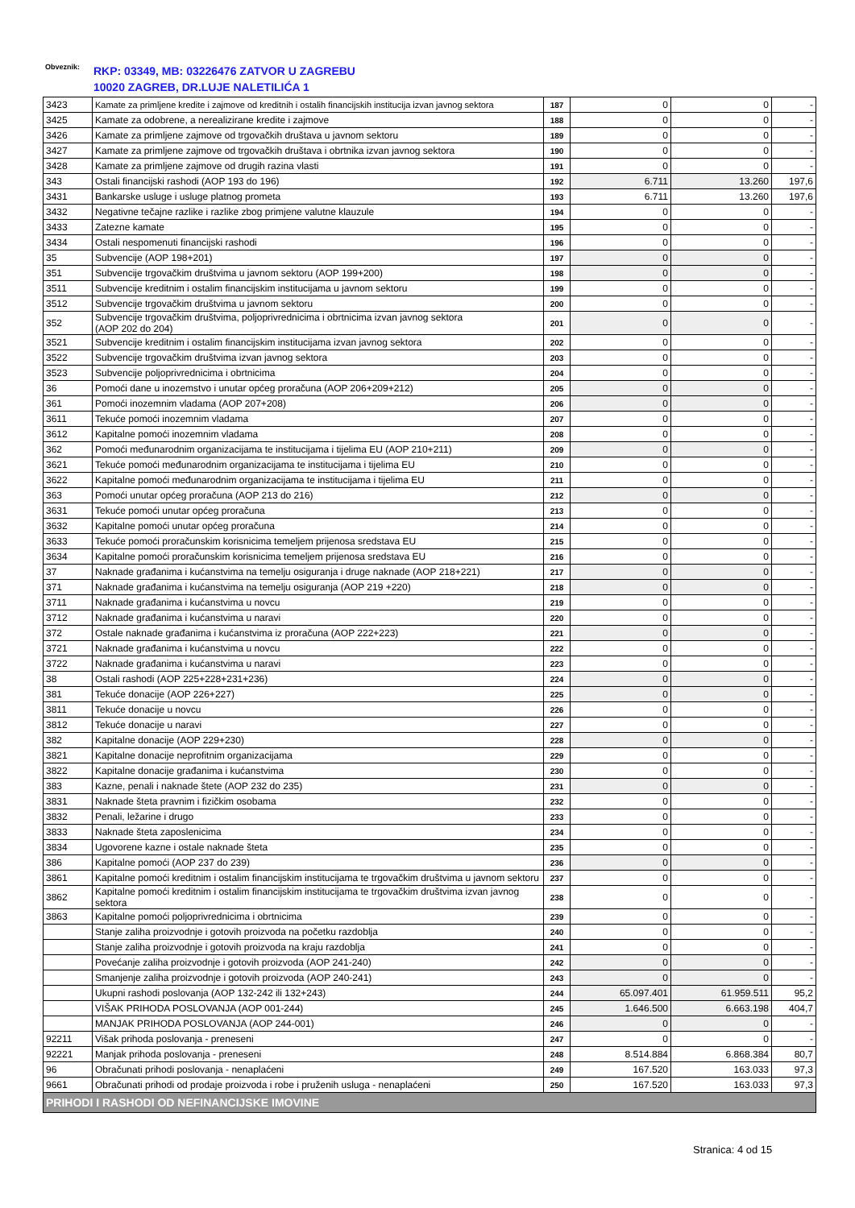Obveznik: RKP: 03349, MB: 03226476 ZATVOR U ZAGREBU
10020 ZAGREB, DR.LUJE NALETILIĆA 1
| 3423 | Kamate za primljene kredite i zajmove od kreditnih i ostalih financijskih institucija izvan javnog sektora | 187 | 0 | 0 | - |
| 3425 | Kamate za odobrene, a nerealizirane kredite i zajmove | 188 | 0 | 0 | - |
| 3426 | Kamate za primljene zajmove od trgovačkih društava u javnom sektoru | 189 | 0 | 0 | - |
| 3427 | Kamate za primljene zajmove od trgovačkih društava i obrtnika izvan javnog sektora | 190 | 0 | 0 | - |
| 3428 | Kamate za primljene zajmove od drugih razina vlasti | 191 | 0 | 0 | - |
| 343 | Ostali financijski rashodi (AOP 193 do 196) | 192 | 6.711 | 13.260 | 197,6 |
| 3431 | Bankarske usluge i usluge platnog prometa | 193 | 6.711 | 13.260 | 197,6 |
| 3432 | Negativne tečajne razlike i razlike zbog primjene valutne klauzule | 194 | 0 | 0 | - |
| 3433 | Zatezne kamate | 195 | 0 | 0 | - |
| 3434 | Ostali nespomenuti financijski rashodi | 196 | 0 | 0 | - |
| 35 | Subvencije (AOP 198+201) | 197 | 0 | 0 | - |
| 351 | Subvencije trgovačkim društvima u javnom sektoru (AOP 199+200) | 198 | 0 | 0 | - |
| 3511 | Subvencije kreditnim i ostalim financijskim institucijama u javnom sektoru | 199 | 0 | 0 | - |
| 3512 | Subvencije trgovačkim društvima u javnom sektoru | 200 | 0 | 0 | - |
| 352 | Subvencije trgovačkim društvima, poljoprivrednicima i obrtnicima izvan javnog sektora (AOP 202 do 204) | 201 | 0 | 0 | - |
| 3521 | Subvencije kreditnim i ostalim financijskim institucijama izvan javnog sektora | 202 | 0 | 0 | - |
| 3522 | Subvencije trgovačkim društvima izvan javnog sektora | 203 | 0 | 0 | - |
| 3523 | Subvencije poljoprivrednicima i obrtnicima | 204 | 0 | 0 | - |
| 36 | Pomoći dane u inozemstvo i unutar općeg proračuna (AOP 206+209+212) | 205 | 0 | 0 | - |
| 361 | Pomoći inozemnim vladama (AOP 207+208) | 206 | 0 | 0 | - |
| 3611 | Tekuće pomoći inozemnim vladama | 207 | 0 | 0 | - |
| 3612 | Kapitalne pomoći inozemnim vladama | 208 | 0 | 0 | - |
| 362 | Pomoći međunarodnim organizacijama te institucijama i tijelima EU (AOP 210+211) | 209 | 0 | 0 | - |
| 3621 | Tekuće pomoći međunarodnim organizacijama te institucijama i tijelima EU | 210 | 0 | 0 | - |
| 3622 | Kapitalne pomoći međunarodnim organizacijama te institucijama i tijelima EU | 211 | 0 | 0 | - |
| 363 | Pomoći unutar općeg proračuna (AOP 213 do 216) | 212 | 0 | 0 | - |
| 3631 | Tekuće pomoći unutar općeg proračuna | 213 | 0 | 0 | - |
| 3632 | Kapitalne pomoći unutar općeg proračuna | 214 | 0 | 0 | - |
| 3633 | Tekuće pomoći proračunskim korisnicima temeljem prijenosa sredstava EU | 215 | 0 | 0 | - |
| 3634 | Kapitalne pomoći proračunskim korisnicima temeljem prijenosa sredstava EU | 216 | 0 | 0 | - |
| 37 | Naknade građanima i kućanstvima na temelju osiguranja i druge naknade (AOP 218+221) | 217 | 0 | 0 | - |
| 371 | Naknade građanima i kućanstvima na temelju osiguranja (AOP 219 +220) | 218 | 0 | 0 | - |
| 3711 | Naknade građanima i kućanstvima u novcu | 219 | 0 | 0 | - |
| 3712 | Naknade građanima i kućanstvima u naravi | 220 | 0 | 0 | - |
| 372 | Ostale naknade građanima i kućanstvima iz proračuna (AOP 222+223) | 221 | 0 | 0 | - |
| 3721 | Naknade građanima i kućanstvima u novcu | 222 | 0 | 0 | - |
| 3722 | Naknade građanima i kućanstvima u naravi | 223 | 0 | 0 | - |
| 38 | Ostali rashodi (AOP 225+228+231+236) | 224 | 0 | 0 | - |
| 381 | Tekuće donacije (AOP 226+227) | 225 | 0 | 0 | - |
| 3811 | Tekuće donacije u novcu | 226 | 0 | 0 | - |
| 3812 | Tekuće donacije u naravi | 227 | 0 | 0 | - |
| 382 | Kapitalne donacije (AOP 229+230) | 228 | 0 | 0 | - |
| 3821 | Kapitalne donacije neprofitnim organizacijama | 229 | 0 | 0 | - |
| 3822 | Kapitalne donacije građanima i kućanstvima | 230 | 0 | 0 | - |
| 383 | Kazne, penali i naknade štete (AOP 232 do 235) | 231 | 0 | 0 | - |
| 3831 | Naknade šteta pravnim i fizičkim osobama | 232 | 0 | 0 | - |
| 3832 | Penali, ležarine i drugo | 233 | 0 | 0 | - |
| 3833 | Naknade šteta zaposlenicima | 234 | 0 | 0 | - |
| 3834 | Ugovorene kazne i ostale naknade šteta | 235 | 0 | 0 | - |
| 386 | Kapitalne pomoći (AOP 237 do 239) | 236 | 0 | 0 | - |
| 3861 | Kapitalne pomoći kreditnim i ostalim financijskim institucijama te trgovačkim društvima u javnom sektoru | 237 | 0 | 0 | - |
| 3862 | Kapitalne pomoći kreditnim i ostalim financijskim institucijama te trgovačkim društvima izvan javnog sektora | 238 | 0 | 0 | - |
| 3863 | Kapitalne pomoći poljoprivrednicima i obrtnicima | 239 | 0 | 0 | - |
| | Stanje zaliha proizvodnje i gotovih proizvoda na početku razdoblja | 240 | 0 | 0 | - |
| | Stanje zaliha proizvodnje i gotovih proizvoda na kraju razdoblja | 241 | 0 | 0 | - |
| | Povećanje zaliha proizvodnje i gotovih proizvoda (AOP 241-240) | 242 | 0 | 0 | - |
| | Smanjenje zaliha proizvodnje i gotovih proizvoda (AOP 240-241) | 243 | 0 | 0 | - |
| | Ukupni rashodi poslovanja (AOP 132-242 ili 132+243) | 244 | 65.097.401 | 61.959.511 | 95,2 |
| | VIŠAK PRIHODA POSLOVANJA (AOP 001-244) | 245 | 1.646.500 | 6.663.198 | 404,7 |
| | MANJAK PRIHODA POSLOVANJA (AOP 244-001) | 246 | 0 | 0 | - |
| 92211 | Višak prihoda poslovanja - preneseni | 247 | 0 | 0 | - |
| 92221 | Manjak prihoda poslovanja - preneseni | 248 | 8.514.884 | 6.868.384 | 80,7 |
| 96 | Obračunati prihodi poslovanja - nenaplaćeni | 249 | 167.520 | 163.033 | 97,3 |
| 9661 | Obračunati prihodi od prodaje proizvoda i robe i pruženih usluga - nenaplaćeni | 250 | 167.520 | 163.033 | 97,3 |
| PRIHODI I RASHODI OD NEFINANCIJSKE IMOVINE | | | | | |
Stranica: 4 od 15